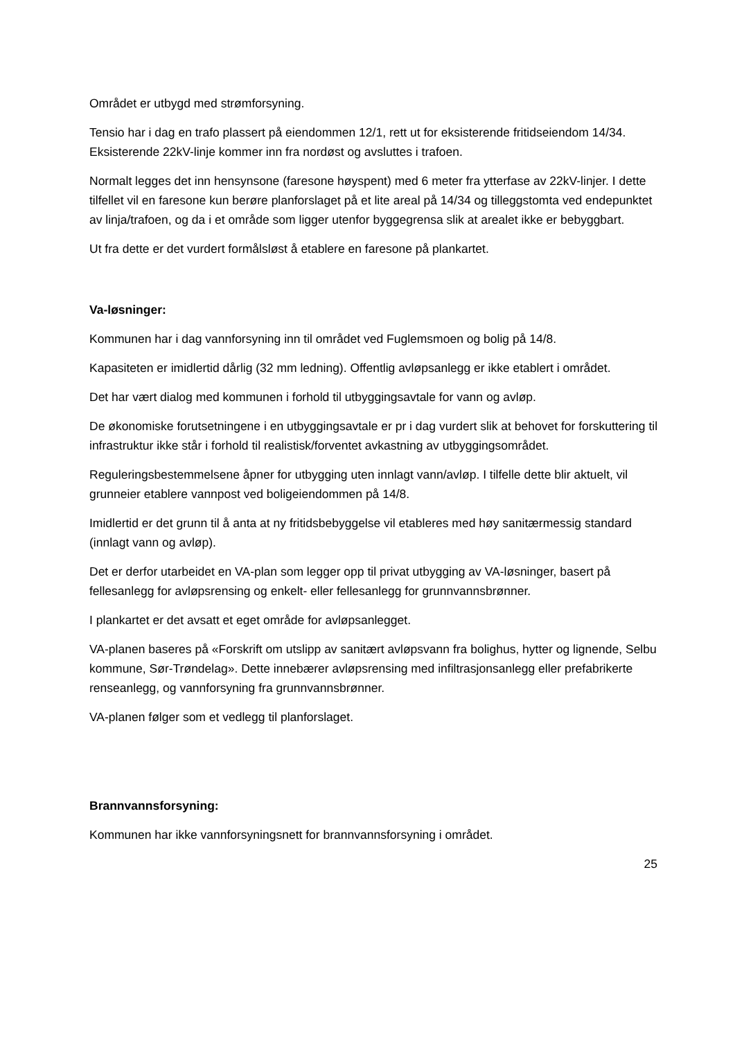Området er utbygd med strømforsyning.
Tensio har i dag en trafo plassert på eiendommen 12/1, rett ut for eksisterende fritidseiendom 14/34. Eksisterende 22kV-linje kommer inn fra nordøst og avsluttes i trafoen.
Normalt legges det inn hensynsone (faresone høyspent) med 6 meter fra ytterfase av 22kV-linjer. I dette tilfellet vil en faresone kun berøre planforslaget på et lite areal på 14/34 og tilleggstomta ved endepunktet av linja/trafoen, og da i et område som ligger utenfor byggegrensa slik at arealet ikke er bebyggbart.
Ut fra dette er det vurdert formålsløst å etablere en faresone på plankartet.
Va-løsninger:
Kommunen har i dag vannforsyning inn til området ved Fuglemsmoen og bolig på 14/8.
Kapasiteten er imidlertid dårlig (32 mm ledning). Offentlig avløpsanlegg er ikke etablert i området.
Det har vært dialog med kommunen i forhold til utbyggingsavtale for vann og avløp.
De økonomiske forutsetningene i en utbyggingsavtale er pr i dag vurdert slik at behovet for forskuttering til infrastruktur ikke står i forhold til realistisk/forventet avkastning av utbyggingsområdet.
Reguleringsbestemmelsene åpner for utbygging uten innlagt vann/avløp. I tilfelle dette blir aktuelt, vil grunneier etablere vannpost ved boligeiendommen på 14/8.
Imidlertid er det grunn til å anta at ny fritidsbebyggelse vil etableres med høy sanitærmessig standard (innlagt vann og avløp).
Det er derfor utarbeidet en VA-plan som legger opp til privat utbygging av VA-løsninger, basert på fellesanlegg for avløpsrensing og enkelt- eller fellesanlegg for grunnvannsbrønner.
I plankartet er det avsatt et eget område for avløpsanlegget.
VA-planen baseres på «Forskrift om utslipp av sanitært avløpsvann fra bolighus, hytter og lignende, Selbu kommune, Sør-Trøndelag». Dette innebærer avløpsrensing med infiltrasjonsanlegg eller prefabrikerte renseanlegg, og vannforsyning fra grunnvannsbrønner.
VA-planen følger som et vedlegg til planforslaget.
Brannvannsforsyning:
Kommunen har ikke vannforsyningsnett for brannvannsforsyning i området.
25